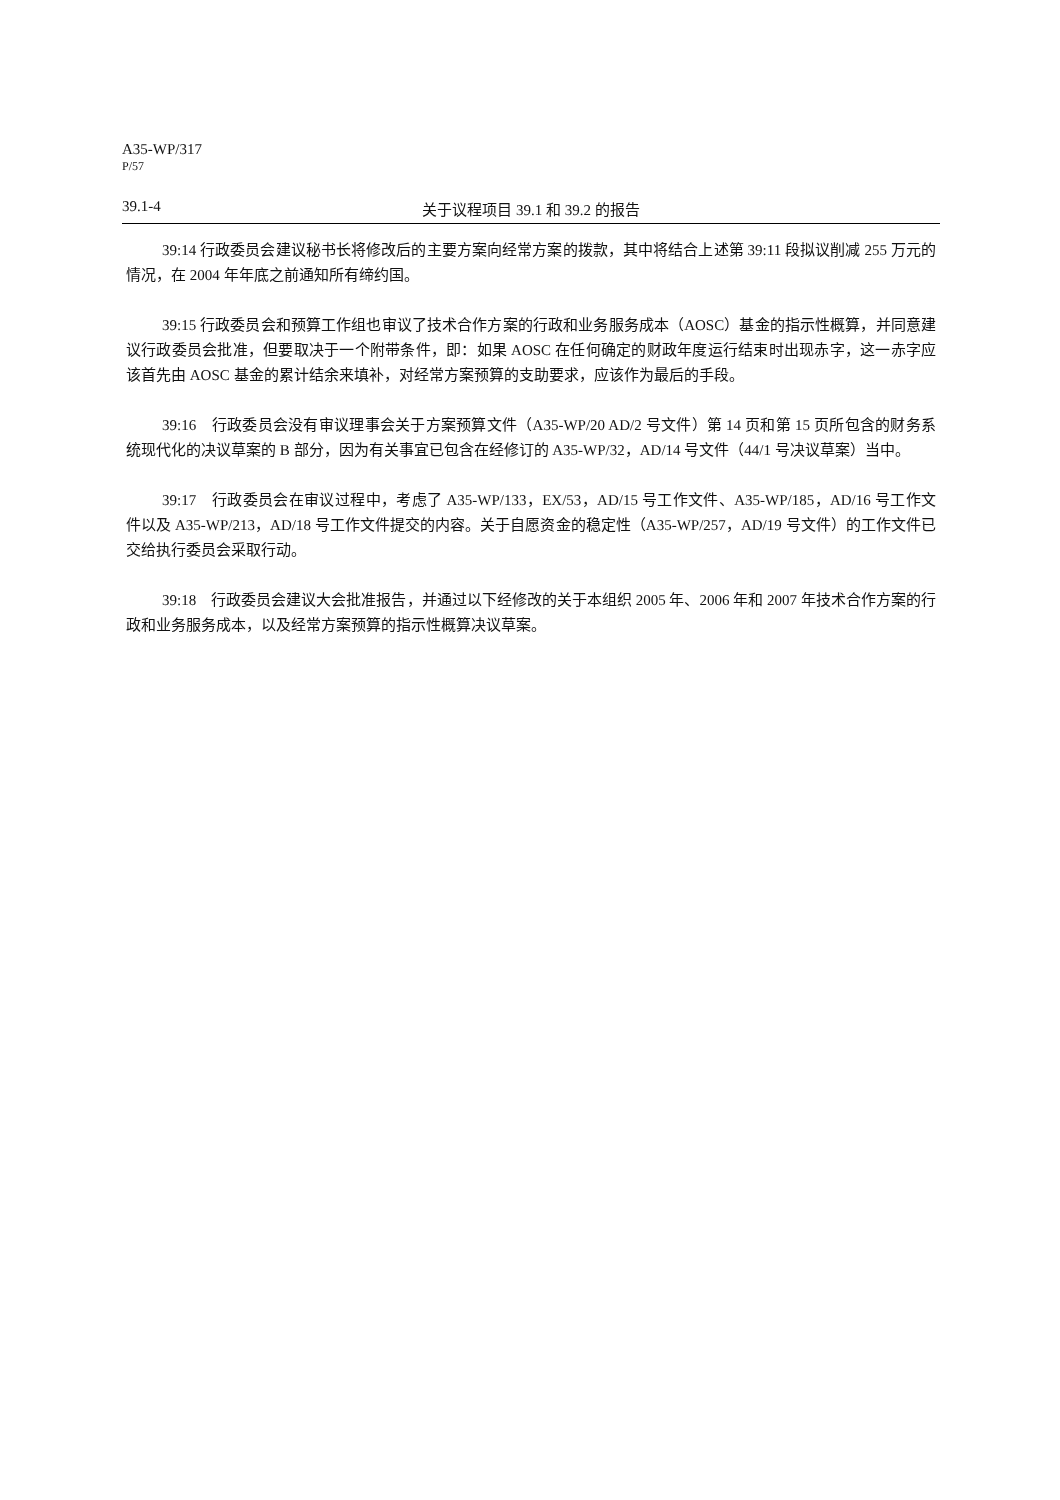A35-WP/317
P/57
39.1-4 关于议程项目 39.1 和 39.2 的报告
39:14 行政委员会建议秘书长将修改后的主要方案向经常方案的拨款，其中将结合上述第 39:11 段拟议削减 255 万元的情况，在 2004 年年底之前通知所有缔约国。
39:15 行政委员会和预算工作组也审议了技术合作方案的行政和业务服务成本（AOSC）基金的指示性概算，并同意建议行政委员会批准，但要取决于一个附带条件，即：如果 AOSC 在任何确定的财政年度运行结束时出现赤字，这一赤字应该首先由 AOSC 基金的累计结余来填补，对经常方案预算的支助要求，应该作为最后的手段。
39:16　行政委员会没有审议理事会关于方案预算文件（A35-WP/20 AD/2 号文件）第 14 页和第 15 页所包含的财务系统现代化的决议草案的 B 部分，因为有关事宜已包含在经修订的 A35-WP/32，AD/14 号文件（44/1 号决议草案）当中。
39:17　行政委员会在审议过程中，考虑了 A35-WP/133，EX/53，AD/15 号工作文件、A35-WP/185，AD/16 号工作文件以及 A35-WP/213，AD/18 号工作文件提交的内容。关于自愿资金的稳定性（A35-WP/257，AD/19 号文件）的工作文件已交给执行委员会采取行动。
39:18　行政委员会建议大会批准报告，并通过以下经修改的关于本组织 2005 年、2006 年和 2007 年技术合作方案的行政和业务服务成本，以及经常方案预算的指示性概算决议草案。